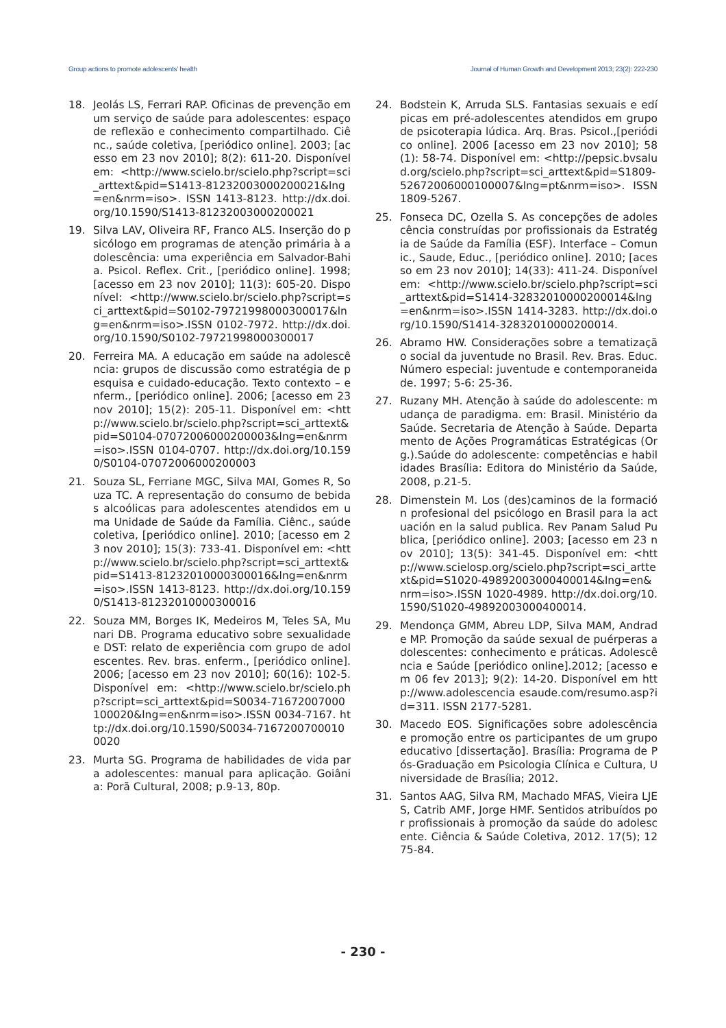Group actions to promote adolescents' health Journal of Human Growth and Development 2013; 23(2): 222-230
18. Jeolás LS, Ferrari RAP. Oficinas de prevenção em um serviço de saúde para adolescentes: espaço de reflexão e conhecimento compartilhado. Ciênc., saúde coletiva, [periódico online]. 2003; [acesso em 23 nov 2010]; 8(2): 611-20. Disponível em: <http://www.scielo.br/scielo.php?script=sci_arttext&pid=S1413-81232003000200021&lng=en&nrm=iso>. ISSN 1413-8123. http://dx.doi.org/10.1590/S1413-81232003000200021
19. Silva LAV, Oliveira RF, Franco ALS. Inserção do psicólogo em programas de atenção primária à adolescência: uma experiência em Salvador-Bahia. Psicol. Reflex. Crit., [periódico online]. 1998; [acesso em 23 nov 2010]; 11(3): 605-20. Disponível: <http://www.scielo.br/scielo.php?script=sci_arttext&pid=S0102-79721998000300017&lng=en&nrm=iso>.ISSN 0102-7972. http://dx.doi.org/10.1590/S0102-79721998000300017
20. Ferreira MA. A educação em saúde na adolescência: grupos de discussão como estratégia de pesquisa e cuidado-educação. Texto contexto – enferm., [periódico online]. 2006; [acesso em 23 nov 2010]; 15(2): 205-11. Disponível em: <http://www.scielo.br/scielo.php?script=sci_arttext&pid=S0104-07072006000200003&lng=en&nrm=iso>.ISSN 0104-0707. http://dx.doi.org/10.1590/S0104-07072006000200003
21. Souza SL, Ferriane MGC, Silva MAI, Gomes R, Souza TC. A representação do consumo de bebidas alcoólicas para adolescentes atendidos em uma Unidade de Saúde da Família. Ciênc., saúde coletiva, [periódico online]. 2010; [acesso em 23 nov 2010]; 15(3): 733-41. Disponível em: <http://www.scielo.br/scielo.php?script=sci_arttext&pid=S1413-81232010000300016&lng=en&nrm=iso>.ISSN 1413-8123. http://dx.doi.org/10.1590/S1413-81232010000300016
22. Souza MM, Borges IK, Medeiros M, Teles SA, Munari DB. Programa educativo sobre sexualidade e DST: relato de experiência com grupo de adolescentes. Rev. bras. enferm., [periódico online]. 2006; [acesso em 23 nov 2010]; 60(16): 102-5. Disponível em: <http://www.scielo.br/scielo.php?script=sci_arttext&pid=S0034-71672007000100020&lng=en&nrm=iso>.ISSN 0034-7167. http://dx.doi.org/10.1590/S0034-71672007000100020
23. Murta SG. Programa de habilidades de vida para adolescentes: manual para aplicação. Goiânia: Porã Cultural, 2008; p.9-13, 80p.
24. Bodstein K, Arruda SLS. Fantasias sexuais e edípicas em pré-adolescentes atendidos em grupo de psicoterapia lúdica. Arq. Bras. Psicol.,[periódico online]. 2006 [acesso em 23 nov 2010]; 58(1): 58-74. Disponível em: <http://pepsic.bvsalud.org/scielo.php?script=sci_arttext&pid=S1809-52672006000100007&lng=pt&nrm=iso>. ISSN 1809-5267.
25. Fonseca DC, Ozella S. As concepções de adolescência construídas por profissionais da Estratégia de Saúde da Família (ESF). Interface – Comunic., Saude, Educ., [periódico online]. 2010; [acesso em 23 nov 2010]; 14(33): 411-24. Disponível em: <http://www.scielo.br/scielo.php?script=sci_arttext&pid=S1414-32832010000200014&lng=en&nrm=iso>.ISSN 1414-3283. http://dx.doi.org/10.1590/S1414-32832010000200014.
26. Abramo HW. Considerações sobre a tematização social da juventude no Brasil. Rev. Bras. Educ. Número especial: juventude e contemporaneidade. 1997; 5-6: 25-36.
27. Ruzany MH. Atenção à saúde do adolescente: mudança de paradigma. em: Brasil. Ministério da Saúde. Secretaria de Atenção à Saúde. Departamento de Ações Programáticas Estratégicas (Org.).Saúde do adolescente: competências e habilidades Brasília: Editora do Ministério da Saúde, 2008, p.21-5.
28. Dimenstein M. Los (des)caminos de la formación profesional del psicólogo en Brasil para la actuación en la salud publica. Rev Panam Salud Publica, [periódico online]. 2003; [acesso em 23 nov 2010]; 13(5): 341-45. Disponível em: <http://www.scielosp.org/scielo.php?script=sci_arttext&pid=S1020-49892003000400014&lng=en&nrm=iso>.ISSN 1020-4989. http://dx.doi.org/10.1590/S1020-49892003000400014.
29. Mendonça GMM, Abreu LDP, Silva MAM, Andrade MP. Promoção da saúde sexual de puérperas adolescentes: conhecimento e práticas. Adolescência e Saúde [periódico online].2012; [acesso em 06 fev 2013]; 9(2): 14-20. Disponível em http://www.adolescencia esaude.com/resumo.asp?id=311. ISSN 2177-5281.
30. Macedo EOS. Significações sobre adolescência e promoção entre os participantes de um grupo educativo [dissertação]. Brasília: Programa de Pós-Graduação em Psicologia Clínica e Cultura, Universidade de Brasília; 2012.
31. Santos AAG, Silva RM, Machado MFAS, Vieira LJES, Catrib AMF, Jorge HMF. Sentidos atribuídos por profissionais à promoção da saúde do adolescente. Ciência & Saúde Coletiva, 2012. 17(5); 1275-84.
- 230 -